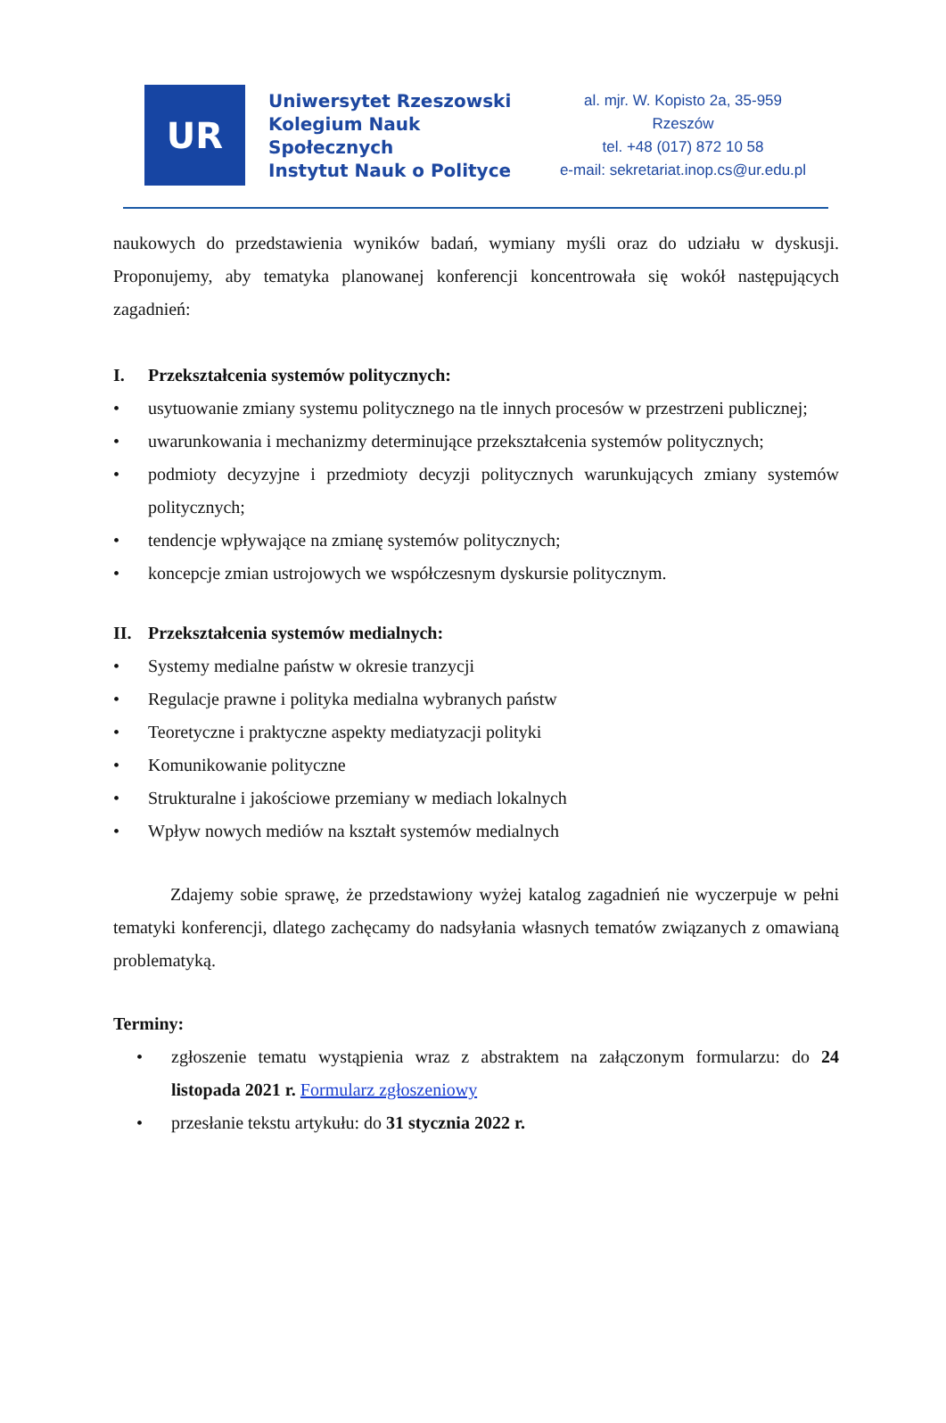UR
Uniwersytet Rzeszowski
Kolegium Nauk Społecznych
Instytut Nauk o Polityce
al. mjr. W. Kopisto 2a, 35-959 Rzeszów
tel. +48 (017) 872 10 58
e-mail: sekretariat.inop.cs@ur.edu.pl
naukowych do przedstawienia wyników badań, wymiany myśli oraz do udziału w dyskusji. Proponujemy, aby tematyka planowanej konferencji koncentrowała się wokół następujących zagadnień:
I. Przekształcenia systemów politycznych:
• usytuowanie zmiany systemu politycznego na tle innych procesów w przestrzeni publicznej;
• uwarunkowania i mechanizmy determinujące przekształcenia systemów politycznych;
• podmioty decyzyjne i przedmioty decyzji politycznych warunkujących zmiany systemów politycznych;
• tendencje wpływające na zmianę systemów politycznych;
• koncepcje zmian ustrojowych we współczesnym dyskursie politycznym.
II. Przekształcenia systemów medialnych:
• Systemy medialne państw w okresie tranzycji
• Regulacje prawne i polityka medialna wybranych państw
• Teoretyczne i praktyczne aspekty mediatyzacji polityki
• Komunikowanie polityczne
• Strukturalne i jakościowe przemiany w mediach lokalnych
• Wpływ nowych mediów na kształt systemów medialnych
Zdajemy sobie sprawę, że przedstawiony wyżej katalog zagadnień nie wyczerpuje w pełni tematyki konferencji, dlatego zachęcamy do nadsyłania własnych tematów związanych z omawianą problematyką.
Terminy:
• zgłoszenie tematu wystąpienia wraz z abstraktem na załączonym formularzu: do 24 listopada 2021 r. Formularz zgłoszeniowy
• przesłanie tekstu artykułu: do 31 stycznia 2022 r.